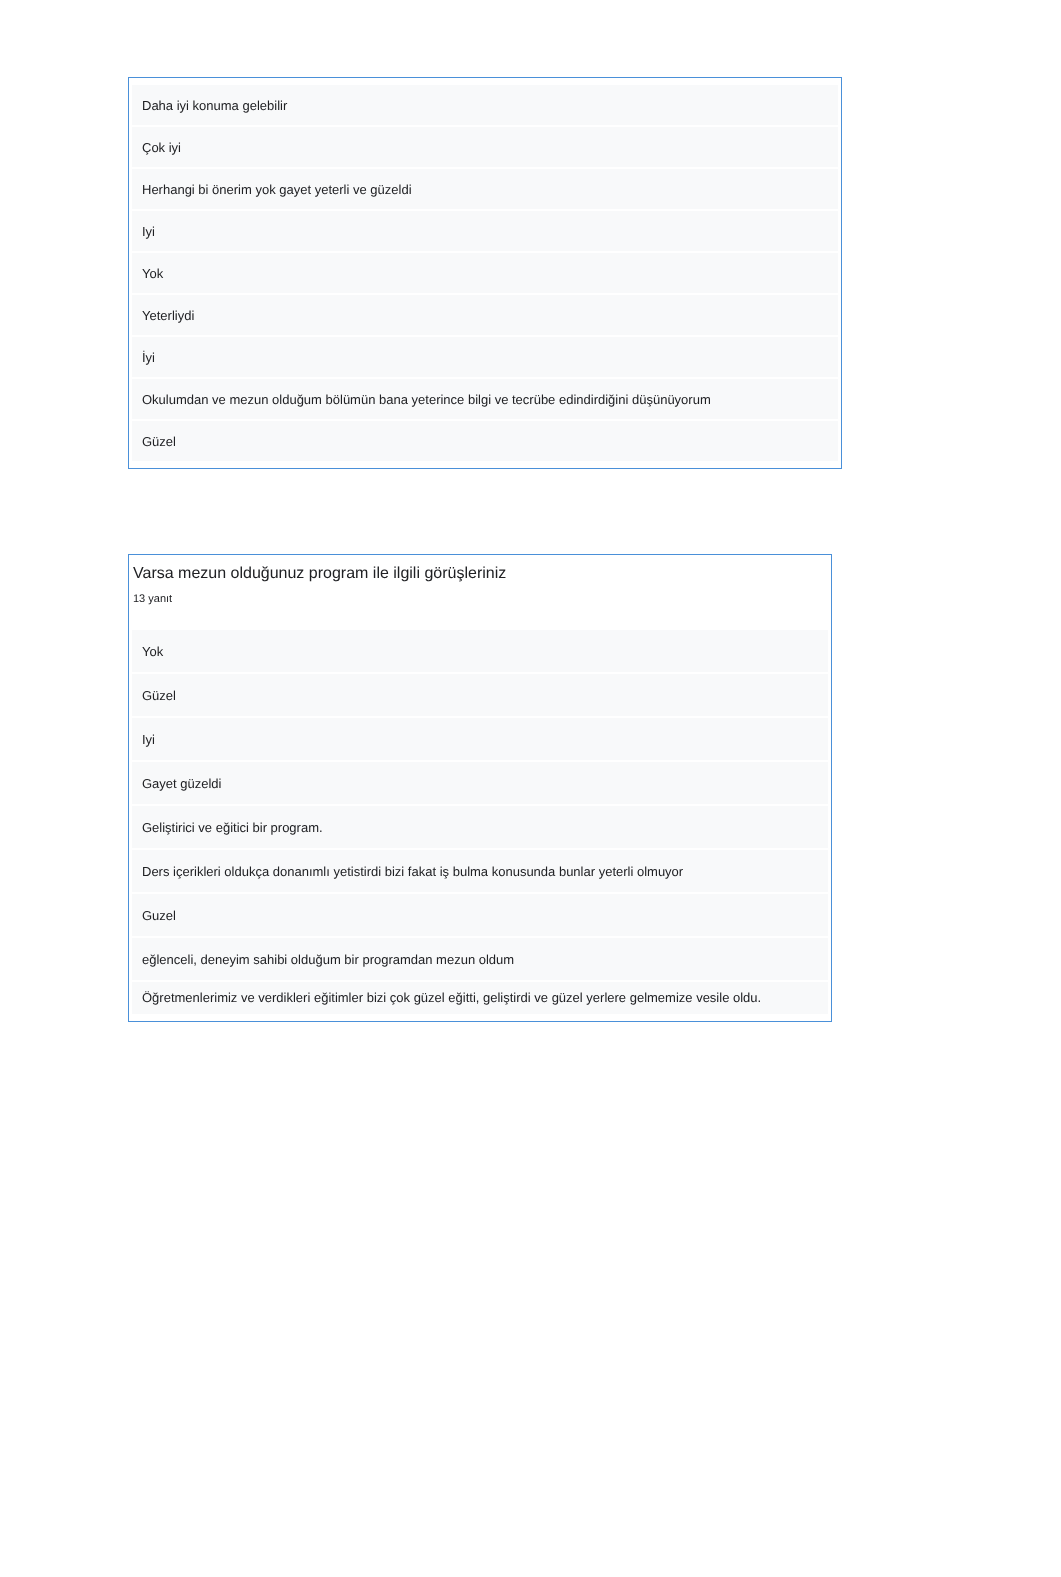Daha iyi konuma gelebilir
Çok iyi
Herhangi bi önerim yok gayet yeterli ve güzeldi
Iyi
Yok
Yeterliydi
İyi
Okulumdan ve mezun olduğum bölümün bana yeterince bilgi ve tecrübe edindirdiğini düşünüyorum
Güzel
Varsa mezun olduğunuz program ile ilgili görüşleriniz
13 yanıt
Yok
Güzel
Iyi
Gayet güzeldi
Geliştirici ve eğitici bir program.
Ders içerikleri oldukça donanımlı yetistirdi bizi fakat iş bulma konusunda bunlar yeterli olmuyor
Guzel
eğlenceli, deneyim sahibi olduğum bir programdan mezun oldum
Öğretmenlerimiz ve verdikleri eğitimler bizi çok güzel eğitti, geliştirdi ve güzel yerlere gelmemize vesile oldu.